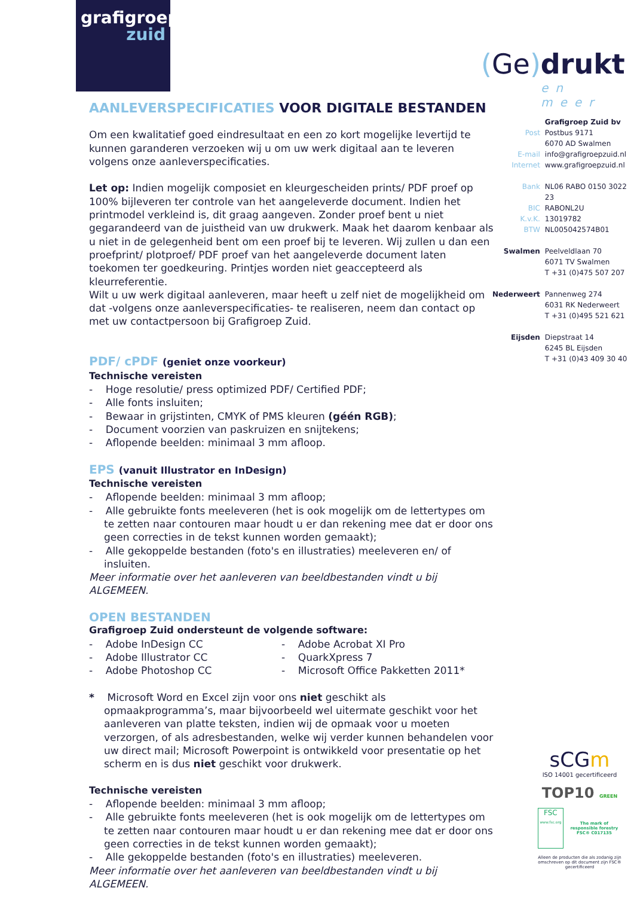grafigroep
zuid
(Ge) drukt
en meer
AANLEVERSPECIFICATIES VOOR DIGITALE BESTANDEN
Om een kwalitatief goed eindresultaat en een zo kort mogelijke levertijd te kunnen garanderen verzoeken wij u om uw werk digitaal aan te leveren volgens onze aanleverspecificaties.
Let op: Indien mogelijk composiet en kleurgescheiden prints/ PDF proef op 100% bijleveren ter controle van het aangeleverde document. Indien het printmodel verkleind is, dit graag aangeven. Zonder proef bent u niet gegarandeerd van de juistheid van uw drukwerk. Maak het daarom kenbaar als u niet in de gelegenheid bent om een proef bij te leveren. Wij zullen u dan een proefprint/ plotproef/ PDF proef van het aangeleverde document laten toekomen ter goedkeuring. Printjes worden niet geaccepteerd als kleurreferentie.
Wilt u uw werk digitaal aanleveren, maar heeft u zelf niet de mogelijkheid om dat -volgens onze aanleverspecificaties- te realiseren, neem dan contact op met uw contactpersoon bij Grafigroep Zuid.
PDF/ cPDF (geniet onze voorkeur)
Technische vereisten
- Hoge resolutie/ press optimized PDF/ Certified PDF;
- Alle fonts insluiten;
- Bewaar in grijstinten, CMYK of PMS kleuren (géén RGB);
- Document voorzien van paskruizen en snijtekens;
- Aflopende beelden: minimaal 3 mm afloop.
EPS (vanuit Illustrator en InDesign)
Technische vereisten
- Aflopende beelden: minimaal 3 mm afloop;
- Alle gebruikte fonts meeleveren (het is ook mogelijk om de lettertypes om te zetten naar contouren maar houdt u er dan rekening mee dat er door ons geen correcties in de tekst kunnen worden gemaakt);
- Alle gekoppelde bestanden (foto's en illustraties) meeleveren en/ of insluiten.
Meer informatie over het aanleveren van beeldbestanden vindt u bij ALGEMEEN.
OPEN BESTANDEN
Grafigroep Zuid ondersteunt de volgende software:
- Adobe InDesign CC
- Adobe Illustrator CC
- Adobe Photoshop CC
- Adobe Acrobat XI Pro
- QuarkXpress 7
- Microsoft Office Pakketten 2011*
* Microsoft Word en Excel zijn voor ons niet geschikt als opmaakprogramma’s, maar bijvoorbeeld wel uitermate geschikt voor het aanleveren van platte teksten, indien wij de opmaak voor u moeten verzorgen, of als adresbestanden, welke wij verder kunnen behandelen voor uw direct mail; Microsoft Powerpoint is ontwikkeld voor presentatie op het scherm en is dus niet geschikt voor drukwerk.
Technische vereisten
- Aflopende beelden: minimaal 3 mm afloop;
- Alle gebruikte fonts meeleveren (het is ook mogelijk om de lettertypes om te zetten naar contouren maar houdt u er dan rekening mee dat er door ons geen correcties in de tekst kunnen worden gemaakt);
- Alle gekoppelde bestanden (foto's en illustraties) meeleveren.
Meer informatie over het aanleveren van beeldbestanden vindt u bij ALGEMEEN.
| | Grafigroep Zuid bv |
| Post | Postbus 9171 6070 AD Swalmen |
| E-mail | info@grafigroepzuid.nl |
| Internet | www.grafigroepzuid.nl |
| Bank | NL06 RABO 0150 3022 23 |
| BIC | RABONL2U |
| K.v.K. | 13019782 |
| BTW | NL005042574B01 |
| Swalmen | Peelveldlaan 70 6071 TV Swalmen T +31 (0)475 507 207 |
| Nederweert | Pannenweg 274 6031 RK Nederweert T +31 (0)495 521 621 |
| Eijsden | Diepstraat 14 6245 BL Eijsden T +31 (0)43 409 30 40 |
sCGm
ISO 14001 gecertificeerd
TOP10 GREEN
FSC
www.fsc.org
The mark of responsible forestry
FSC® C017135
Alleen de producten die als zodanig zijn omschreven op dit document zijn FSC® gecertificeerd